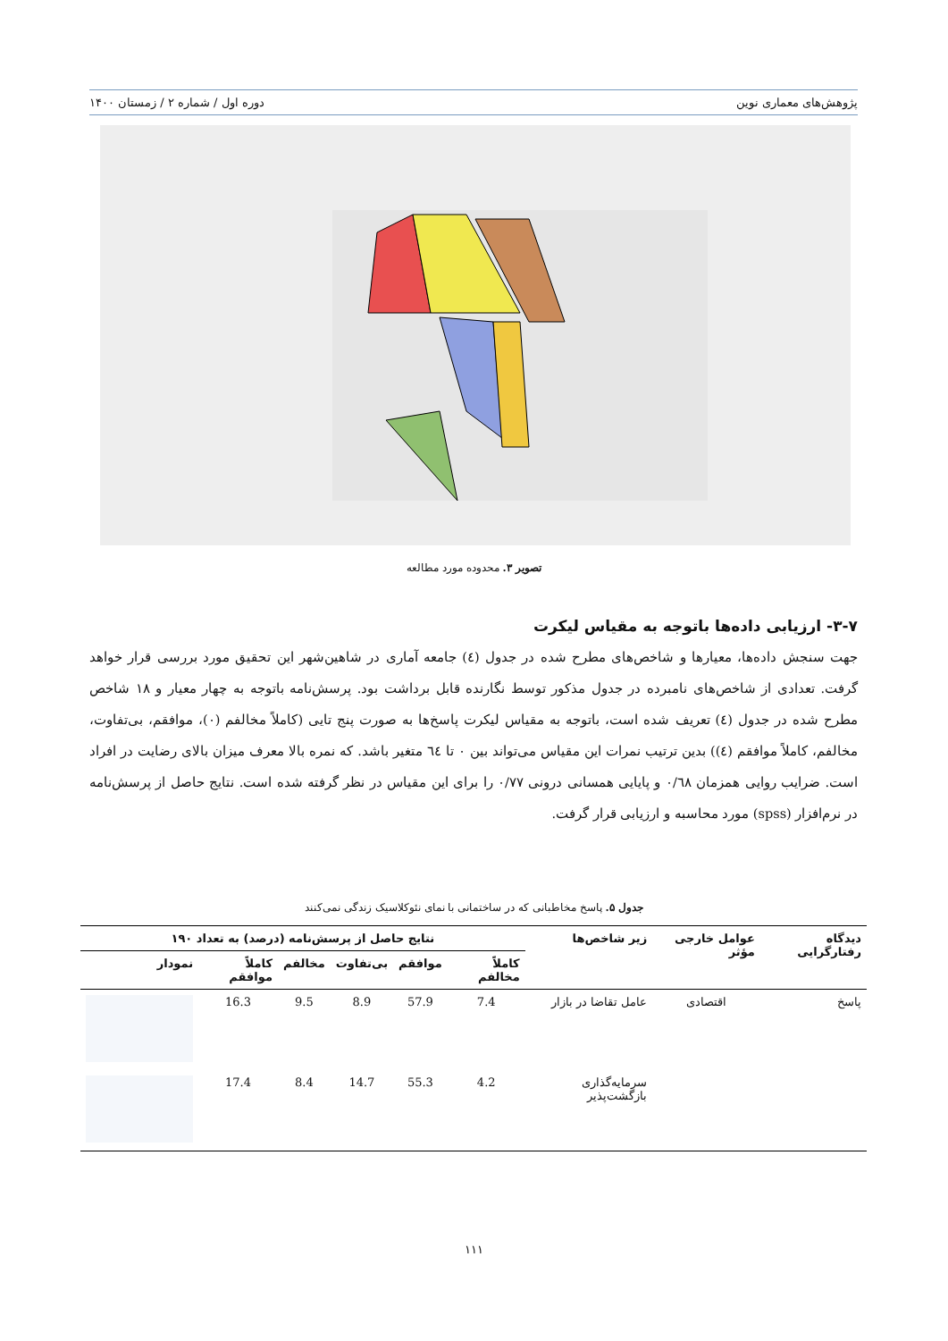پژوهش‌های معماری نوین دوره اول / شماره ۲ / زمستان ۱۴۰۰
تصویر ۳. محدوده مورد مطالعه
۳-۷- ارزیابی داده‌ها باتوجه به مقیاس لیکرت
جهت سنجش داده‌ها، معیارها و شاخص‌های مطرح شده در جدول (٤) جامعه آماری در شاهین‌شهر این تحقیق مورد بررسی قرار خواهد گرفت. تعدادی از شاخص‌های نامبرده در جدول مذکور توسط نگارنده قابل برداشت بود. پرسش‌نامه باتوجه به چهار معیار و ۱۸ شاخص مطرح شده در جدول (٤) تعریف شده است، باتوجه به مقیاس لیکرت پاسخ‌ها به صورت پنج تایی (کاملاً مخالفم (۰)، موافقم، بی‌تفاوت، مخالفم، کاملاً موافقم (٤)) بدین ترتیب نمرات این مقیاس می‌تواند بین ۰ تا ٦٤ متغیر باشد. که نمره بالا معرف میزان بالای رضایت در افراد است. ضرایب روایی همزمان ۰/٦٨ و پایایی همسانی درونی ۰/۷۷ را برای این مقیاس در نظر گرفته شده است. نتایج حاصل از پرسش‌نامه در نرم‌افزار (spss) مورد محاسبه و ارزیابی قرار گرفت.
جدول ۵. پاسخ مخاطبانی که در ساختمانی با نمای نئوکلاسیک زندگی نمی‌کنند
| دیدگاه رفتارگرایی | عوامل خارجی مؤثر | زیر شاخص‌ها | نتایج حاصل از پرسش‌نامه (درصد) به تعداد ۱۹۰ | | | | | |
| --- | --- | --- | --- | --- | --- | --- | --- | --- |
| | | | کاملاً مخالفم | موافقم | بی‌تفاوت | مخالفم | کاملاً موافقم | نمودار |
| پاسخ | اقتصادی | عامل تقاضا در بازار | 7.4 | 57.9 | 8.9 | 9.5 | 16.3 | |
| | | سرمایه‌گذاری بازگشت‌پذیر | 4.2 | 55.3 | 14.7 | 8.4 | 17.4 | |
۱۱۱